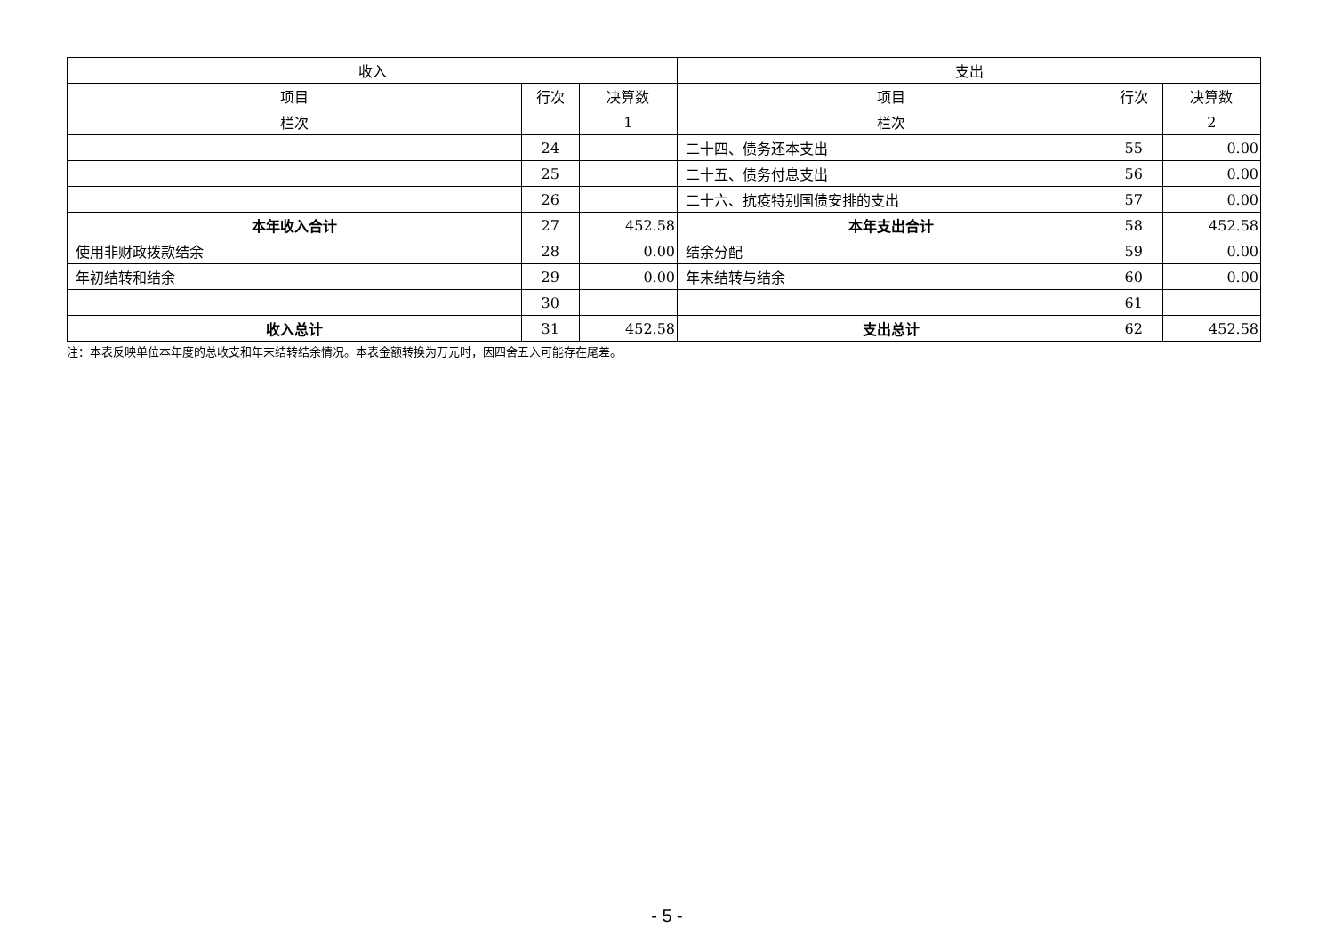| 收入 | | | 支出 | | |
| --- | --- | --- | --- | --- | --- |
| 项目 | 行次 | 决算数 | 项目 | 行次 | 决算数 |
| 栏次 | | 1 | 栏次 | | 2 |
| | 24 | | 二十四、债务还本支出 | 55 | 0.00 |
| | 25 | | 二十五、债务付息支出 | 56 | 0.00 |
| | 26 | | 二十六、抗疫特别国债安排的支出 | 57 | 0.00 |
| 本年收入合计 | 27 | 452.58 | 本年支出合计 | 58 | 452.58 |
| 使用非财政拨款结余 | 28 | 0.00 | 结余分配 | 59 | 0.00 |
| 年初结转和结余 | 29 | 0.00 | 年末结转与结余 | 60 | 0.00 |
| | 30 | | | 61 | |
| 收入总计 | 31 | 452.58 | 支出总计 | 62 | 452.58 |
注：本表反映单位本年度的总收支和年末结转结余情况。本表金额转换为万元时，因四舍五入可能存在尾差。
- 5 -